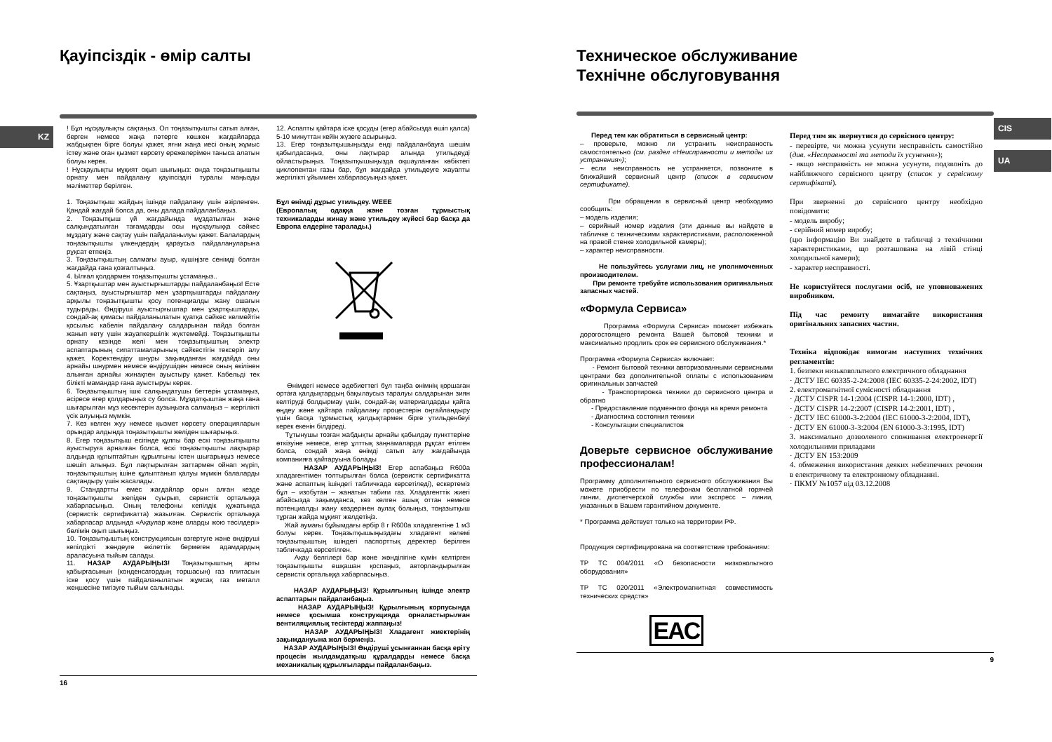KZ
Қауіпсіздік - өмір салты
! Бұл нұсқаулықты сақтаңыз. Ол тоңазытқышты сатып алған, берген немесе жаңа пәтерге көшкен жағдайларда жабдықпен бірге болуы қажет, яғни жаңа иесі оның жұмыс істеу және оған қызмет көрсету ережелерімен таныса алатын болуы керек.
! Нұсқаулықты мұқият оқып шығыңыз: онда тоңазытқышты орнату мен пайдалану қауіпсіздігі туралы маңызды мәліметтер берілген.
1. Тоңазытқыш жайдың ішінде пайдалану үшін әзірленген. Қандай жағдай болса да, оны далада пайдаланбаңыз.
2. Тоңазытқыш үй жағдайында мұздатылған және салқындатылған тағамдарды осы нұсқаулыққа сәйкес мұздату және сақтау үшін пайдаланылуы қажет. Балалардың тоңазытқышты үлкендердің қараусыз пайдалануларына рұқсат етпеңіз.
3. Тоңазытқыштың салмағы ауыр, күшіңізге сенімді болған жағдайда ғана қозғалтыңыз.
4. Ылғал қолдармен тоңазытқышты ұстамаңыз..
5. Ұзартқыштар мен ауыстырғыштарды пайдаланбаңыз! Есте сақтаңыз, ауыстырғыштар мен ұзартқыштарды пайдалану арқылы тоңазытқышты қосу потенциалды жану ошағын тудырады. Өндіруші ауыстырғыштар мен ұзартқыштарды, сондай-ақ қимасы пайдаланылатын қуатқа сәйкес келмейтін қосылыс кабелін пайдалану салдарынан пайда болған жанып кету үшін жауапкершілік жүктемейді. Тоңазытқышты орнату кезінде желі мен тоңазытқыштың электр аспаптарының сипаттамаларының сәйкестігін тексеріп алу қажет. Коректендіру шнуры зақымданған жағдайда оны арнайы шнурмен немесе өндірушіден немесе оның өкілінен алынған арнайы жинақпен ауыстыру қажет. Кабельді тек білікті мамандар ғана ауыстыруы керек.
6. Тоңазытқыштың ішкі салқындатушы беттерін ұстамаңыз, әсіресе егер қолдарыңыз су болса. Мұздатқыштан жаңа ғана шығарылған мұз кесектерін аузыңызға салмаңыз – жергілікті үсік алуыңыз мүмкін.
7. Кез келген жуу немесе қызмет көрсету операцияларын орындар алдында тоңазытқышты желіден шығарыңыз.
8. Егер тоңазытқыш есігінде құлпы бар ескі тоңазытқышты ауыстыруға арналған болса, ескі тоңазытқышты лақтырар алдында құлыптайтын құрылғыны істен шығарыңыз немесе шешіп алыңыз. Бұл лақтырылған заттармен ойнап жүріп, тоңазытқыштың ішіне құлыптанып қалуы мүмкін балаларды сақтандыру үшін жасалады.
9. Стандартты емес жағдайлар орын алған кезде тоңазытқышты желіден суырып, сервистік орталыққа хабарласыңыз. Оның телефоны кепілдік құжатында (сервистік сертификатта) жазылған. Сервистік орталыққа хабарласар алдында «Ақаулар және оларды жою тәсілдері» бөлімін оқып шығыңыз.
10. Тоңазытқыштың конструкциясын өзгертуге және өндіруші кепілдікті жөндеуге өкілеттік бермеген адамдардың араласуына тыйым салады.
11. НАЗАР АУДАРЫҢЫЗ! Тоңазытқыштың арты қабырғасынын (конденсатордың торшасын) газ плитасын іске қосу үшін пайдаланылатын жұмсақ газ металл жеңшесіне тигізуге тыйым салынады.
12. Аспапты қайтара іске қосуды (егер абайсызда өшіп қалса) 5-10 минуттан кейін жүзеге асырыңыз.
13. Егер тоңазытқышыңызды енді пайдаланбауға шешім қабылдасаңыз, оны лақтырар алында утильдеуді ойластырыңыз. Тоңазытқышыңызда оқшауланған көбіктегі циклопентан газы бар, бұл жағдайда утильдеуге жауапты жергілікті ұйыммен хабарласуыңыз қажет.
Бұл өнімді дұрыс утильдеу. WEEE
(Европалық одаққа және тозған тұрмыстық техникаларды жинау және утильдеу жүйесі бар басқа да Европа елдеріне таралады.)
Өнімдегі немесе әдебиеттегі бұл таңба өнімнің қоршаған ортаға қалдықтардың бақылаусыз таралуы салдарынан зиян келтіруді болдырмау үшін, сондай-ақ материалдарды қайта өңдеу және қайтара пайдалану процестерін оңтайландыру үшін басқа тұрмыстық қалдықтармен бірге утильденбеуі керек екенін білдіреді.
Тұтынушы тозған жабдықты арнайы қабылдау пункттеріне өткізуіне немесе, егер ұлттық заңнамаларда рұқсат етілген болса, сондай жаңа өнімді сатып алу жағдайында компанияға қайтаруына болады
НАЗАР АУДАРЫҢЫЗ! Егер аспабаңыз R600a хладагентімен толтырылған болса (сервистік сертификатта және аспаптың ішіндегі табличкада көрсетіледі), ескертеміз бұл – изобутан – жанатын табиғи газ. Хладагенттік жиегі абайсызда зақымданса, кез келген ашық оттан немесе потенциалды жану көздерінен аулақ болыңыз, тоңазытқыш тұрған жайда мұқият желдетіңіз.
Жай аумағы бұйымдағы әрбір 8 г R600a хладагентіне 1 м3 болуы керек. Тоңазытқышыңыздағы хладагент көлемі тоңазытқыштың ішіндегі паспорттық деректер берілген табличкада көрсетілген.
Ақау белгілері бар және жөнділігіне күмін келтірген тоңазытқышты ешқашан қоспаңыз, авторландырылған сервистік орталыққа хабарласыңыз.
НАЗАР АУДАРЫҢЫЗ! Құрылғының ішінде электр аспаптарын пайдаланбаңыз.
НАЗАР АУДАРЫҢЫЗ! Құрылғының корпусында немесе қосымша конструкцияда орналастырылған вентиляциялық тесіктерді жаппаңыз!
НАЗАР АУДАРЫҢЫЗ! Хладагент жиектерінің зақымдануына жол бермеңіз.
НАЗАР АУДАРЫҢЫЗ! Өндіруші ұсынғаннан басқа еріту процесін жылдамдатқыш құралдарды немесе басқа механикалық құрылғыларды пайдаланбаңыз.
16
CIS
UA
Техническое обслуживание
Технічне обслуговування
Перед тем как обратиться в сервисный центр:
– проверьте, можно ли устранить неисправность самостоятельно (см. раздел «Неисправности и методы их устранения»);
– если неисправность не устраняется, позвоните в ближайший сервисный центр (список в сервисном сертификате).
При обращении в сервисный центр необходимо сообщить:
– модель изделия;
– серийный номер изделия (эти данные вы найдете в табличке с техническими характеристиками, расположенной на правой стенке холодильной камеры);
– характер неисправности.
Не пользуйтесь услугами лиц, не уполнмоченных производителем.
При ремонте требуйте использования оригинальных запасных частей.
«Формула Сервиса»
Программа «Формула Сервиса» поможет избежать дорогостоящего ремонта Вашей бытовой техники и максимально продлить срок ее сервисного обслуживания.*
Программа «Формула Сервиса» включает:
- Ремонт бытовой техники авторизованными сервисными центрами без дополнительной оплаты с использованием оригинальных запчастей
- Транспортировка техники до сервисного центра и обратно
- Предоставление подменного фонда на время ремонта
- Диагностика состояния техники
- Консультации специалистов
Доверьте сервисное обслуживание профессионалам!
Программу дополнительного сервисного обслуживания Вы можете приобрести по телефонам бесплатной горячей линии, диспетчерской службы или экспресс – линии, указанных в Вашем гарантийном документе.
* Программа действует только на территории РФ.
Продукция сертифицирована на соответствие требованиям:
ТР ТС 004/2011 «О безопасности низковольтного оборудования»
ТР ТС 020/2011 «Электромагнитная совместимость технических средств»
EAC
Перед тим як звернутися до сервісного центру:
- перевірте, чи можна усунути несправність самостійно (див. «Несправності та методи їх усунення»);
- якщо несправність не можна усунути, подзвоніть до найближчого сервісного центру (список у сервісному сертифікаті).
При зверненні до сервісного центру необхідно повідомити:
- модель виробу;
- серійний номер виробу;
(цю інформацію Ви знайдете в табличці з технічними характеристиками, що розташована на лівій стінці холодильної камери);
- характер несправності.
Не користуйтеся послугами осіб, не уповноважених виробником.
Під час ремонту вимагайте використання оригінальних запасних частин.
Техніка відповідає вимогам наступних технічних регламентів:
1. безпеки низьковольтного електричного обладнання
· ДСТУ IEC 60335-2-24:2008 (IEC 60335-2-24:2002, IDT)
2. електромагнітної сумісності обладнання
· ДСТУ CISPR 14-1:2004 (CISPR 14-1:2000, IDT) ,
· ДСТУ CISPR 14-2:2007 (CISPR 14-2:2001, IDT) ,
· ДСТУ IEC 61000-3-2:2004 (IEC 61000-3-2:2004, IDT),
· ДСТУ EN 61000-3-3:2004 (EN 61000-3-3:1995, IDT)
3. максимально дозволеного споживання електроенергії холодильними приладами
· ДСТУ EN 153:2009
4. обмеження використання деяких небезпечних речовин в електричному та електронному обладнанні.
· ПКМУ №1057 від 03.12.2008
9